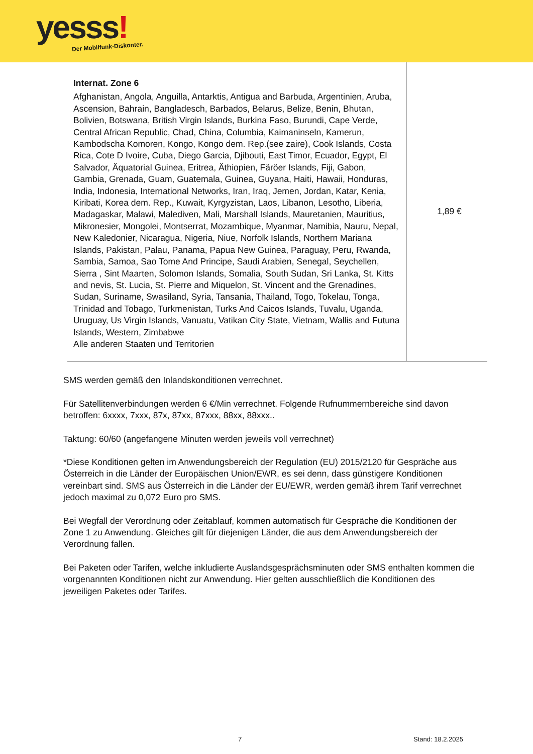yesss! Der Mobilfunk-Diskonter.
| Internat. Zone 6 Afghanistan, Angola, Anguilla, Antarktis, Antigua and Barbuda, Argentinien, Aruba, Ascension, Bahrain, Bangladesch, Barbados, Belarus, Belize, Benin, Bhutan, Bolivien, Botswana, British Virgin Islands, Burkina Faso, Burundi, Cape Verde, Central African Republic, Chad, China, Columbia, Kaimaninseln, Kamerun, Kambodscha Komoren, Kongo, Kongo dem. Rep.(see zaire), Cook Islands, Costa Rica, Cote D Ivoire, Cuba, Diego Garcia, Djibouti, East Timor, Ecuador, Egypt, El Salvador, Äquatorial Guinea, Eritrea, Äthiopien, Färöer Islands, Fiji, Gabon, Gambia, Grenada, Guam, Guatemala, Guinea, Guyana, Haiti, Hawaii, Honduras, India, Indonesia, International Networks, Iran, Iraq, Jemen, Jordan, Katar, Kenia, Kiribati, Korea dem. Rep., Kuwait, Kyrgyzistan, Laos, Libanon, Lesotho, Liberia, Madagaskar, Malawi, Malediven, Mali, Marshall Islands, Mauretanien, Mauritius, Mikronesier, Mongolei, Montserrat, Mozambique, Myanmar, Namibia, Nauru, Nepal, New Kaledonier, Nicaragua, Nigeria, Niue, Norfolk Islands, Northern Mariana Islands, Pakistan, Palau, Panama, Papua New Guinea, Paraguay, Peru, Rwanda, Sambia, Samoa, Sao Tome And Principe, Saudi Arabien, Senegal, Seychellen, Sierra , Sint Maarten, Solomon Islands, Somalia, South Sudan, Sri Lanka, St. Kitts and nevis, St. Lucia, St. Pierre and Miquelon, St. Vincent and the Grenadines, Sudan, Suriname, Swasiland, Syria, Tansania, Thailand, Togo, Tokelau, Tonga, Trinidad and Tobago, Turkmenistan, Turks And Caicos Islands, Tuvalu, Uganda, Uruguay, Us Virgin Islands, Vanuatu, Vatikan City State, Vietnam, Wallis and Futuna Islands, Western, Zimbabwe Alle anderen Staaten und Territorien | 1,89 € |
SMS werden gemäß den Inlandskonditionen verrechnet.
Für Satellitenverbindungen werden 6 €/Min verrechnet. Folgende Rufnummernbereiche sind davon betroffen: 6xxxx, 7xxx, 87x, 87xx, 87xxx, 88xx, 88xxx..
Taktung: 60/60 (angefangene Minuten werden jeweils voll verrechnet)
*Diese Konditionen gelten im Anwendungsbereich der Regulation (EU) 2015/2120 für Gespräche aus Österreich in die Länder der Europäischen Union/EWR, es sei denn, dass günstigere Konditionen vereinbart sind. SMS aus Österreich in die Länder der EU/EWR, werden gemäß ihrem Tarif verrechnet jedoch maximal zu 0,072 Euro pro SMS.
Bei Wegfall der Verordnung oder Zeitablauf, kommen automatisch für Gespräche die Konditionen der Zone 1 zu Anwendung. Gleiches gilt für diejenigen Länder, die aus dem Anwendungsbereich der Verordnung fallen.
Bei Paketen oder Tarifen, welche inkludierte Auslandsgesprächsminuten oder SMS enthalten kommen die vorgenannten Konditionen nicht zur Anwendung. Hier gelten ausschließlich die Konditionen des jeweiligen Paketes oder Tarifes.
7 Stand: 18.2.2025